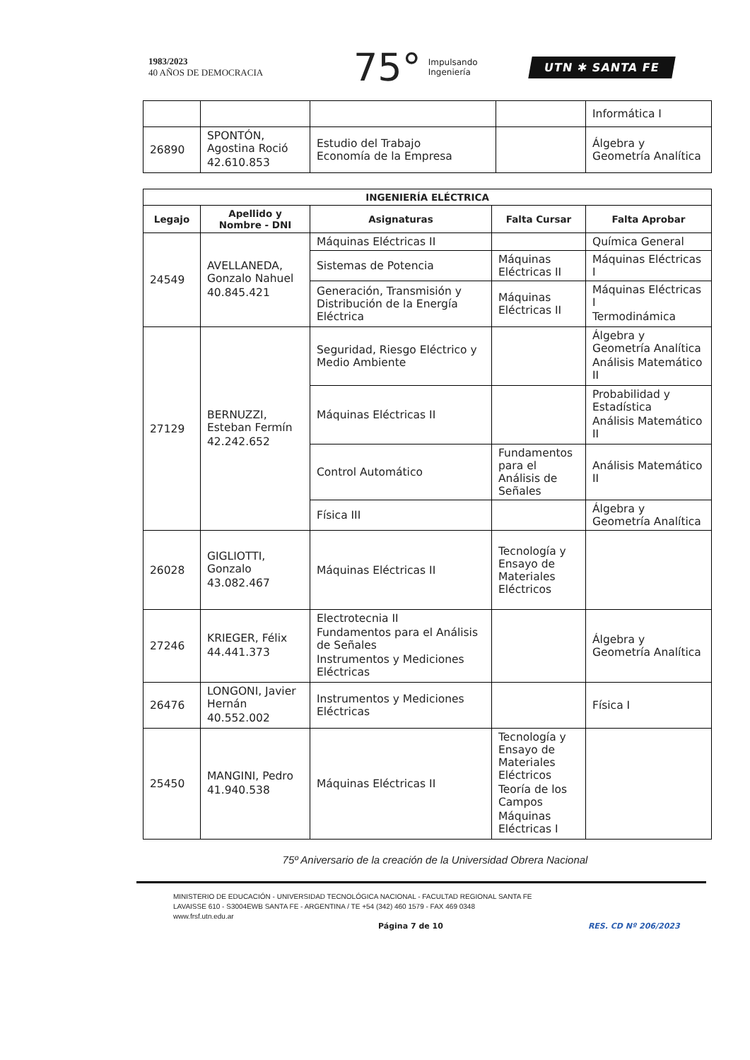1983/2023
40 AÑOS DE DEMOCRACIA
75° Impulsando
Ingeniería
UTN ✱ SANTA FE
| | | | | Informática I |
| 26890 | SPONTÓN, Agostina Roció 42.610.853 | Estudio del Trabajo Economía de la Empresa | | Álgebra y Geometría Analítica |
| INGENIERÍA ELÉCTRICA | | | | |
| --- | --- | --- | --- | --- |
| Legajo | Apellido y Nombre - DNI | Asignaturas | Falta Cursar | Falta Aprobar |
| 24549 | AVELLANEDA, Gonzalo Nahuel 40.845.421 | Máquinas Eléctricas II | | Química General |
| | | Sistemas de Potencia | Máquinas Eléctricas II | Máquinas Eléctricas I |
| | | Generación, Transmisión y Distribución de la Energía Eléctrica | Máquinas Eléctricas II | Máquinas Eléctricas I Termodinámica |
| 27129 | BERNUZZI, Esteban Fermín 42.242.652 | Seguridad, Riesgo Eléctrico y Medio Ambiente | | Álgebra y Geometría Analítica Análisis Matemático II |
| | | Máquinas Eléctricas II | | Probabilidad y Estadística Análisis Matemático II |
| | | Control Automático | Fundamentos para el Análisis de Señales | Análisis Matemático II |
| | | Física III | | Álgebra y Geometría Analítica |
| 26028 | GIGLIOTTI, Gonzalo 43.082.467 | Máquinas Eléctricas II | Tecnología y Ensayo de Materiales Eléctricos | |
| 27246 | KRIEGER, Félix 44.441.373 | Electrotecnia II Fundamentos para el Análisis de Señales Instrumentos y Mediciones Eléctricas | | Álgebra y Geometría Analítica |
| 26476 | LONGONI, Javier Hernán 40.552.002 | Instrumentos y Mediciones Eléctricas | | Física I |
| 25450 | MANGINI, Pedro 41.940.538 | Máquinas Eléctricas II | Tecnología y Ensayo de Materiales Eléctricos Teoría de los Campos Máquinas Eléctricas I | |
75º Aniversario de la creación de la Universidad Obrera Nacional
MINISTERIO DE EDUCACIÓN - UNIVERSIDAD TECNOLÓGICA NACIONAL - FACULTAD REGIONAL SANTA FE
LAVAISSE 610 - S3004EWB SANTA FE - ARGENTINA / TE +54 (342) 460 1579 - FAX 469 0348
www.frsf.utn.edu.ar
Página 7 de 10 RES. CD Nº 206/2023